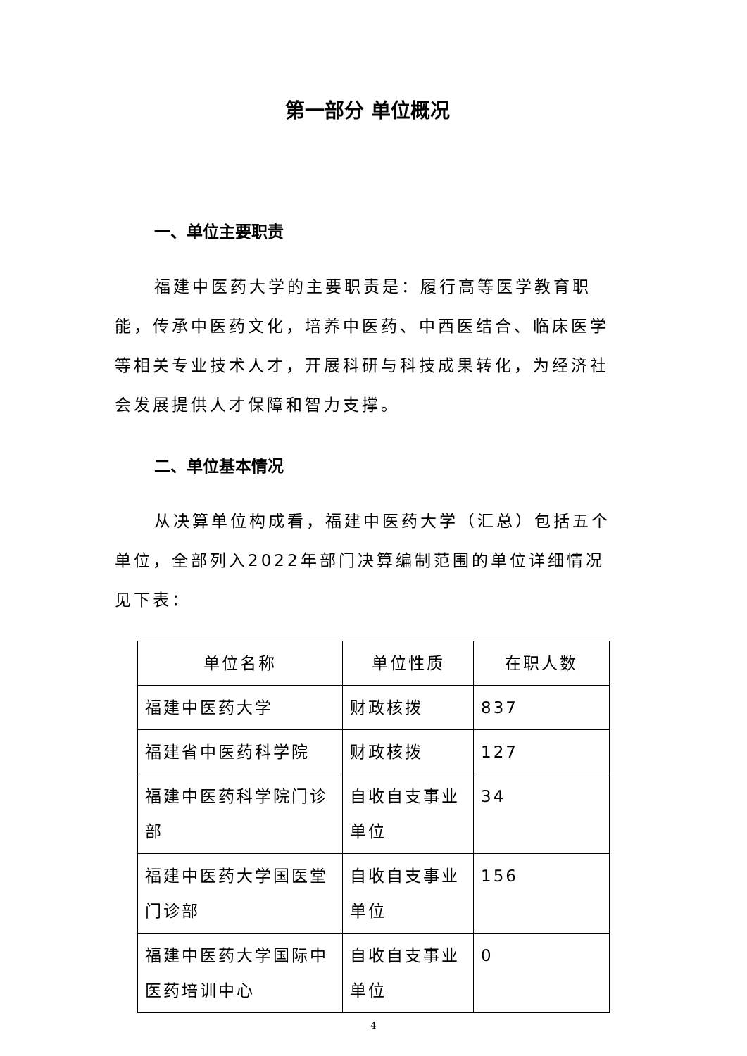第一部分 单位概况
一、单位主要职责
福建中医药大学的主要职责是：履行高等医学教育职能，传承中医药文化，培养中医药、中西医结合、临床医学等相关专业技术人才，开展科研与科技成果转化，为经济社会发展提供人才保障和智力支撑。
二、单位基本情况
从决算单位构成看，福建中医药大学（汇总）包括五个单位，全部列入2022年部门决算编制范围的单位详细情况见下表：
| 单位名称 | 单位性质 | 在职人数 |
| --- | --- | --- |
| 福建中医药大学 | 财政核拨 | 837 |
| 福建省中医药科学院 | 财政核拨 | 127 |
| 福建中医药科学院门诊部 | 自收自支事业单位 | 34 |
| 福建中医药大学国医堂门诊部 | 自收自支事业单位 | 156 |
| 福建中医药大学国际中医药培训中心 | 自收自支事业单位 | 0 |
4